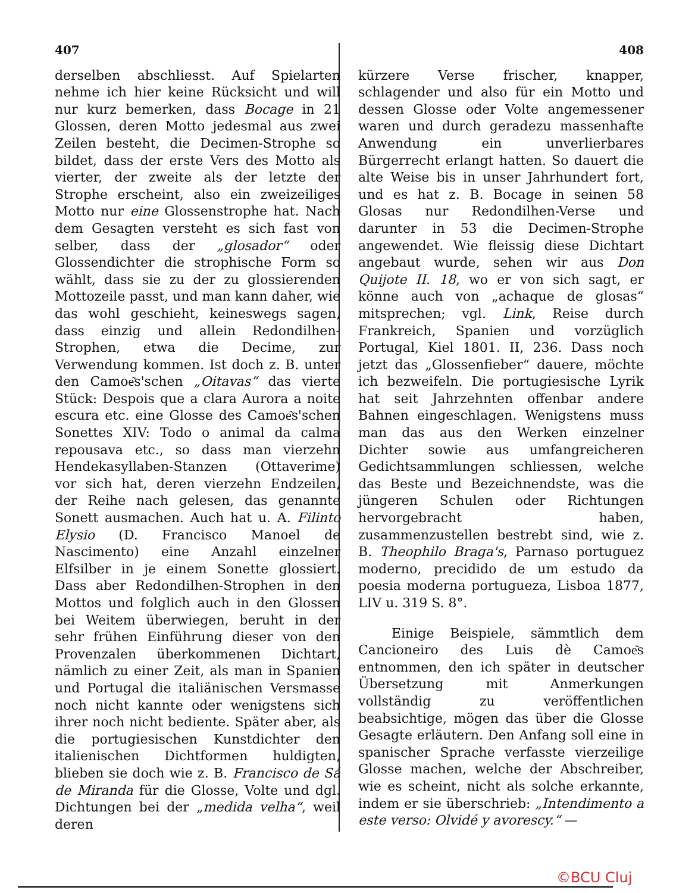407
derselben abschliesst. Auf Spielarten nehme ich hier keine Rücksicht und will nur kurz bemerken, dass Bocage in 21 Glossen, deren Motto jedesmal aus zwei Zeilen besteht, die Decimen-Strophe so bildet, dass der erste Vers des Motto als vierter, der zweite als der letzte der Strophe erscheint, also ein zweizeiliges Motto nur eine Glossenstrophe hat. Nach dem Gesagten versteht es sich fast von selber, dass der „glosador“ oder Glossendichter die strophische Form so wählt, dass sie zu der zu glossierenden Mottozeile passt, und man kann daher, wie das wohl geschieht, keineswegs sagen, dass einzig und allein Redondilhen-Strophen, etwa die Decime, zur Verwendung kommen. Ist doch z. B. unter den Camoe͂s'schen „Oitavas“ das vierte Stück: Despois que a clara Aurora a noite escura etc. eine Glosse des Camoe͂s'schen Sonettes XIV: Todo o animal da calma repousava etc., so dass man vierzehn Hendekasyllaben-Stanzen (Ottaverime) vor sich hat, deren vierzehn Endzeilen, der Reihe nach gelesen, das genannte Sonett ausmachen. Auch hat u. A. Filinto Elysio (D. Francisco Manoel de Nascimento) eine Anzahl einzelner Elfsilber in je einem Sonette glossiert. Dass aber Redondilhen-Strophen in den Mottos und folglich auch in den Glossen bei Weitem überwiegen, beruht in der sehr frühen Einführung dieser von den Provenzalen überkommenen Dichtart, nämlich zu einer Zeit, als man in Spanien und Portugal die italiänischen Versmasse noch nicht kannte oder wenigstens sich ihrer noch nicht bediente. Später aber, als die portugiesischen Kunstdichter den italienischen Dichtformen huldigten, blieben sie doch wie z. B. Francisco de Sá de Miranda für die Glosse, Volte und dgl. Dichtungen bei der „medida velha“, weil deren
408
kürzere Verse frischer, knapper, schlagender und also für ein Motto und dessen Glosse oder Volte angemessener waren und durch geradezu massenhafte Anwendung ein unverlierbares Bürgerrecht erlangt hatten. So dauert die alte Weise bis in unser Jahrhundert fort, und es hat z. B. Bocage in seinen 58 Glosas nur Redondilhen-Verse und darunter in 53 die Decimen-Strophe angewendet. Wie fleissig diese Dichtart angebaut wurde, sehen wir aus Don Quijote II. 18, wo er von sich sagt, er könne auch von „achaque de glosas“ mitsprechen; vgl. Link, Reise durch Frankreich, Spanien und vorzüglich Portugal, Kiel 1801. II, 236. Dass noch jetzt das „Glossenfieber“ dauere, möchte ich bezweifeln. Die portugiesische Lyrik hat seit Jahrzehnten offenbar andere Bahnen eingeschlagen. Wenigstens muss man das aus den Werken einzelner Dichter sowie aus umfangreicheren Gedichtsammlungen schliessen, welche das Beste und Bezeichnendste, was die jüngeren Schulen oder Richtungen hervorgebracht haben, zusammenzustellen bestrebt sind, wie z. B. Theophilo Braga's, Parnaso portuguez moderno, precidido de um estudo da poesia moderna portugueza, Lisboa 1877, LIV u. 319 S. 8°.
Einige Beispiele, sämmtlich dem Cancioneiro des Luis dè Camoe͂s entnommen, den ich später in deutscher Übersetzung mit Anmerkungen vollständig zu veröffentlichen beabsichtige, mögen das über die Glosse Gesagte erläutern. Den Anfang soll eine in spanischer Sprache verfasste vierzeilige Glosse machen, welche der Abschreiber, wie es scheint, nicht als solche erkannte, indem er sie überschrieb: „Intendimento a este verso: Olvidé y avorescy.“ —
©BCU Cluj